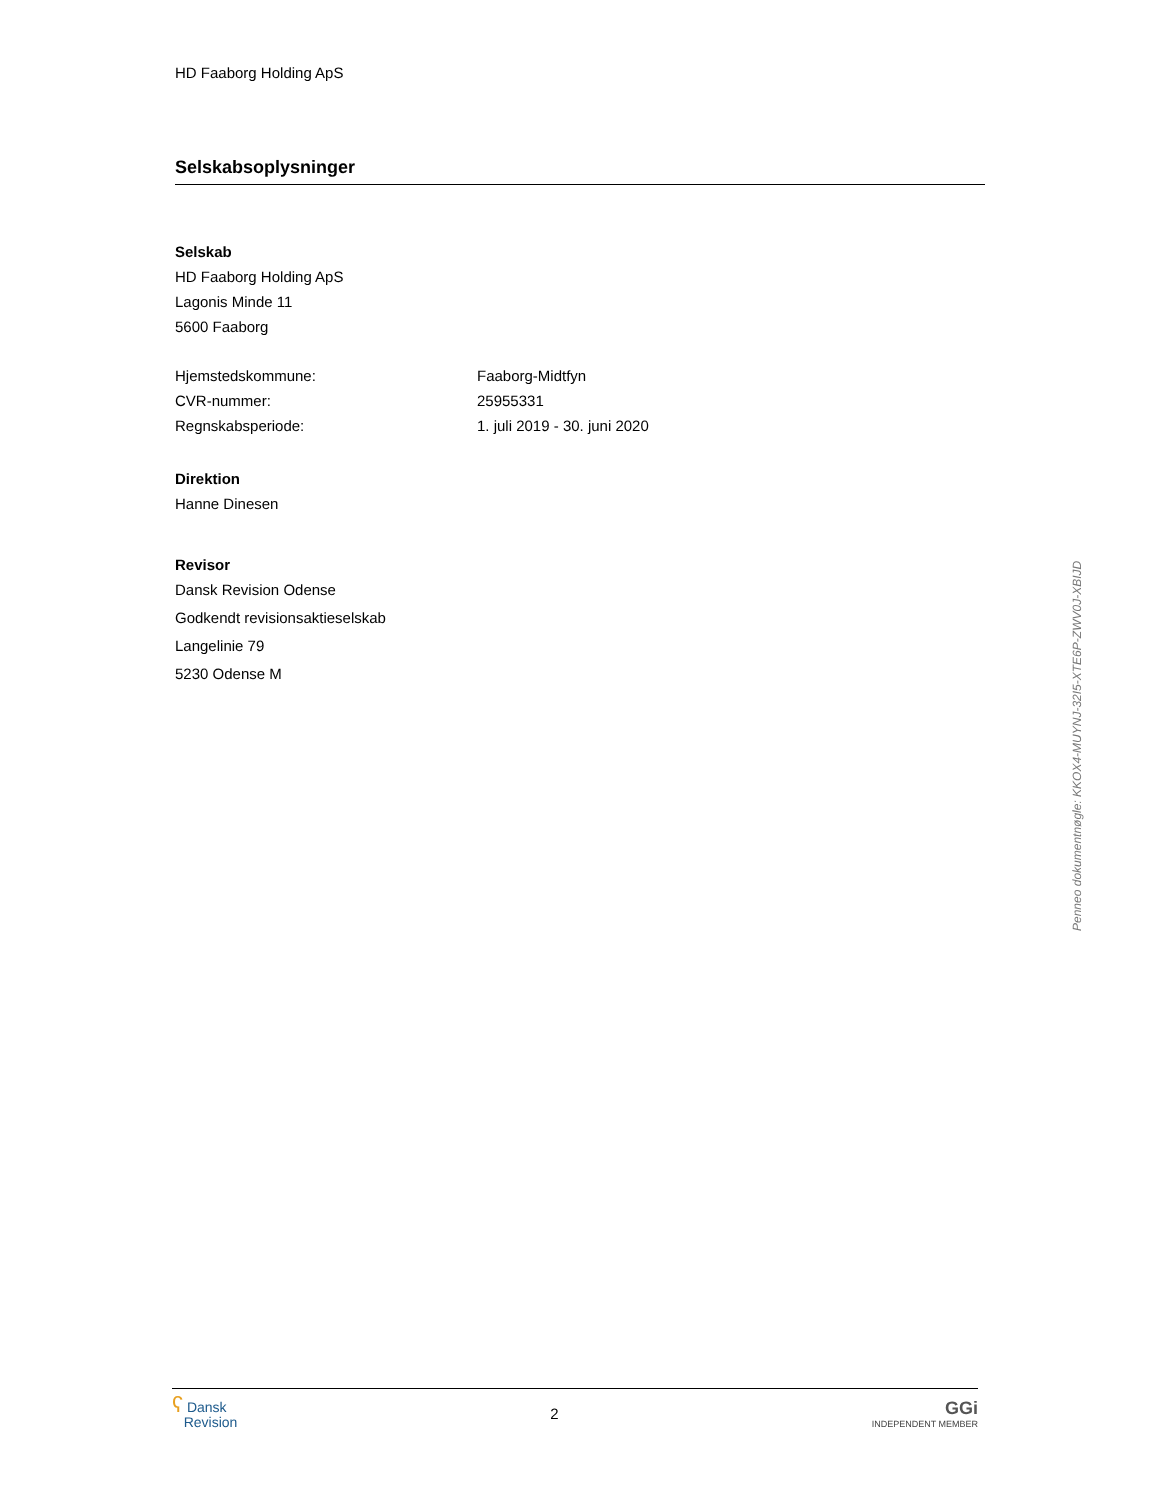HD Faaborg Holding ApS
Selskabsoplysninger
Selskab
HD Faaborg Holding ApS
Lagonis Minde 11
5600 Faaborg
Hjemstedskommune: Faaborg-Midtfyn
CVR-nummer: 25955331
Regnskabsperiode: 1. juli 2019 - 30. juni 2020
Direktion
Hanne Dinesen
Revisor
Dansk Revision Odense
Godkendt revisionsaktieselskab
Langelinie 79
5230 Odense M
Penneo dokumentnøgle: KKOX4-MUYNJ-32I5-XTE6P-ZWV0J-XBIJD
ʕ Dansk
Revision
2
GGi
INDEPENDENT MEMBER